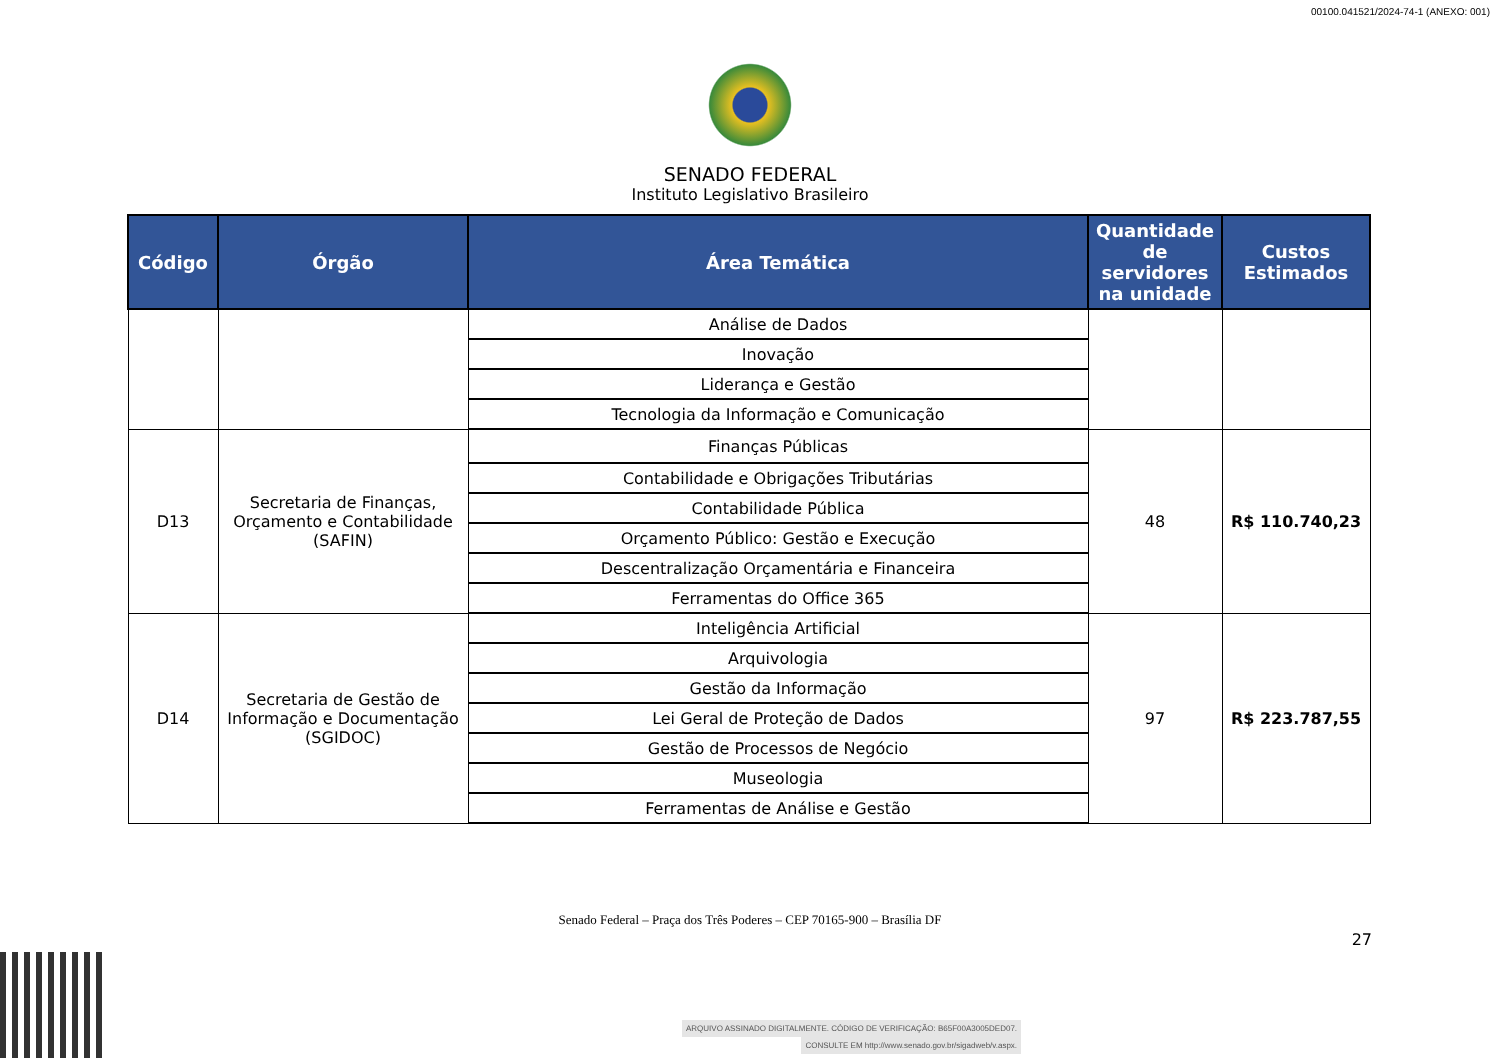00100.041521/2024-74-1 (ANEXO: 001)
SENADO FEDERAL
Instituto Legislativo Brasileiro
| Código | Órgão | Área Temática | Quantidade de servidores na unidade | Custos Estimados |
| --- | --- | --- | --- | --- |
| | | Análise de Dados | | |
| | | Inovação | | |
| | | Liderança e Gestão | | |
| | | Tecnologia da Informação e Comunicação | | |
| D13 | Secretaria de Finanças, Orçamento e Contabilidade (SAFIN) | Finanças Públicas | 48 | R$ 110.740,23 |
| | | Contabilidade e Obrigações Tributárias | | |
| | | Contabilidade Pública | | |
| | | Orçamento Público: Gestão e Execução | | |
| | | Descentralização Orçamentária e Financeira | | |
| | | Ferramentas do Office 365 | | |
| D14 | Secretaria de Gestão de Informação e Documentação (SGIDOC) | Inteligência Artificial | 97 | R$ 223.787,55 |
| | | Arquivologia | | |
| | | Gestão da Informação | | |
| | | Lei Geral de Proteção de Dados | | |
| | | Gestão de Processos de Negócio | | |
| | | Museologia | | |
| | | Ferramentas de Análise e Gestão | | |
Senado Federal – Praça dos Três Poderes – CEP 70165-900 – Brasília DF
27
ARQUIVO ASSINADO DIGITALMENTE. CÓDIGO DE VERIFICAÇÃO: B65F00A3005DED07.
CONSULTE EM http://www.senado.gov.br/sigadweb/v.aspx.